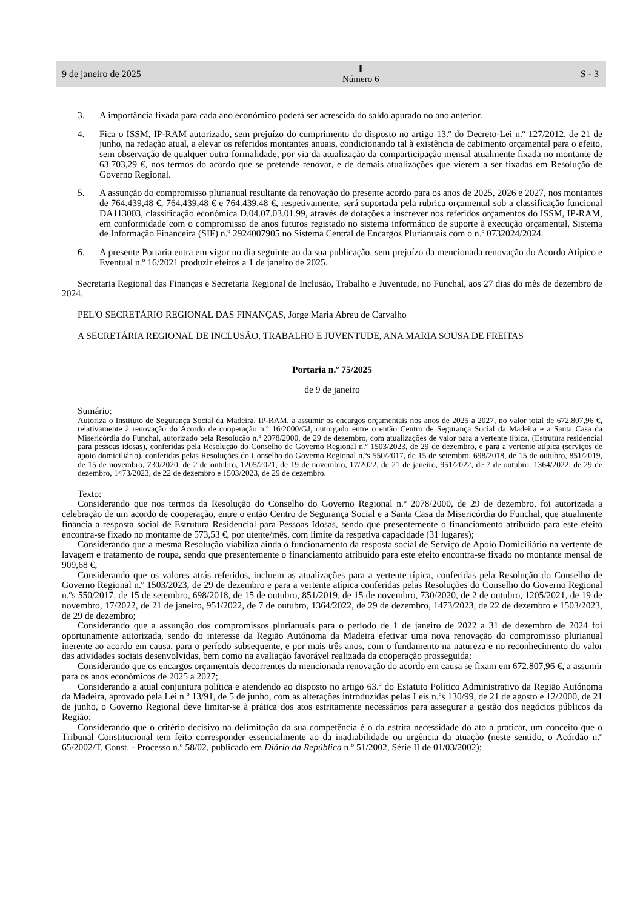9 de janeiro de 2025 Ⅱ
Número 6 S - 3
3. A importância fixada para cada ano económico poderá ser acrescida do saldo apurado no ano anterior.
4. Fica o ISSM, IP-RAM autorizado, sem prejuízo do cumprimento do disposto no artigo 13.º do Decreto-Lei n.º 127/2012, de 21 de junho, na redação atual, a elevar os referidos montantes anuais, condicionando tal à existência de cabimento orçamental para o efeito, sem observação de qualquer outra formalidade, por via da atualização da comparticipação mensal atualmente fixada no montante de 63.703,29 €, nos termos do acordo que se pretende renovar, e de demais atualizações que vierem a ser fixadas em Resolução de Governo Regional.
5. A assunção do compromisso plurianual resultante da renovação do presente acordo para os anos de 2025, 2026 e 2027, nos montantes de 764.439,48 €, 764.439,48 € e 764.439,48 €, respetivamente, será suportada pela rubrica orçamental sob a classificação funcional DA113003, classificação económica D.04.07.03.01.99, através de dotações a inscrever nos referidos orçamentos do ISSM, IP-RAM, em conformidade com o compromisso de anos futuros registado no sistema informático de suporte à execução orçamental, Sistema de Informação Financeira (SIF) n.º 2924007905 no Sistema Central de Encargos Plurianuais com o n.º 0732024/2024.
6. A presente Portaria entra em vigor no dia seguinte ao da sua publicação, sem prejuízo da mencionada renovação do Acordo Atípico e Eventual n.º 16/2021 produzir efeitos a 1 de janeiro de 2025.
Secretaria Regional das Finanças e Secretaria Regional de Inclusão, Trabalho e Juventude, no Funchal, aos 27 dias do mês de dezembro de 2024.
PEL'O SECRETÁRIO REGIONAL DAS FINANÇAS, Jorge Maria Abreu de Carvalho
A SECRETÁRIA REGIONAL DE INCLUSÃO, TRABALHO E JUVENTUDE, ANA MARIA SOUSA DE FREITAS
Portaria n.º 75/2025
de 9 de janeiro
Sumário:
Autoriza o Instituto de Segurança Social da Madeira, IP-RAM, a assumir os encargos orçamentais nos anos de 2025 a 2027, no valor total de 672.807,96 €, relativamente à renovação do Acordo de cooperação n.º 16/2000/GJ, outorgado entre o então Centro de Segurança Social da Madeira e a Santa Casa da Misericórdia do Funchal, autorizado pela Resolução n.º 2078/2000, de 29 de dezembro, com atualizações de valor para a vertente típica, (Estrutura residencial para pessoas idosas), conferidas pela Resolução do Conselho de Governo Regional n.º 1503/2023, de 29 de dezembro, e para a vertente atípica (serviços de apoio domiciliário), conferidas pelas Resoluções do Conselho do Governo Regional n.ºs 550/2017, de 15 de setembro, 698/2018, de 15 de outubro, 851/2019, de 15 de novembro, 730/2020, de 2 de outubro, 1205/2021, de 19 de novembro, 17/2022, de 21 de janeiro, 951/2022, de 7 de outubro, 1364/2022, de 29 de dezembro, 1473/2023, de 22 de dezembro e 1503/2023, de 29 de dezembro.
Texto:
Considerando que nos termos da Resolução do Conselho do Governo Regional n.º 2078/2000, de 29 de dezembro, foi autorizada a celebração de um acordo de cooperação, entre o então Centro de Segurança Social e a Santa Casa da Misericórdia do Funchal, que atualmente financia a resposta social de Estrutura Residencial para Pessoas Idosas, sendo que presentemente o financiamento atribuído para este efeito encontra-se fixado no montante de 573,53 €, por utente/mês, com limite da respetiva capacidade (31 lugares);
Considerando que a mesma Resolução viabiliza ainda o funcionamento da resposta social de Serviço de Apoio Domiciliário na vertente de lavagem e tratamento de roupa, sendo que presentemente o financiamento atribuído para este efeito encontra-se fixado no montante mensal de 909,68 €;
Considerando que os valores atrás referidos, incluem as atualizações para a vertente típica, conferidas pela Resolução do Conselho de Governo Regional n.º 1503/2023, de 29 de dezembro e para a vertente atípica conferidas pelas Resoluções do Conselho do Governo Regional n.ºs 550/2017, de 15 de setembro, 698/2018, de 15 de outubro, 851/2019, de 15 de novembro, 730/2020, de 2 de outubro, 1205/2021, de 19 de novembro, 17/2022, de 21 de janeiro, 951/2022, de 7 de outubro, 1364/2022, de 29 de dezembro, 1473/2023, de 22 de dezembro e 1503/2023, de 29 de dezembro;
Considerando que a assunção dos compromissos plurianuais para o período de 1 de janeiro de 2022 a 31 de dezembro de 2024 foi oportunamente autorizada, sendo do interesse da Região Autónoma da Madeira efetivar uma nova renovação do compromisso plurianual inerente ao acordo em causa, para o período subsequente, e por mais três anos, com o fundamento na natureza e no reconhecimento do valor das atividades sociais desenvolvidas, bem como na avaliação favorável realizada da cooperação prosseguida;
Considerando que os encargos orçamentais decorrentes da mencionada renovação do acordo em causa se fixam em 672.807,96 €, a assumir para os anos económicos de 2025 a 2027;
Considerando a atual conjuntura política e atendendo ao disposto no artigo 63.º do Estatuto Político Administrativo da Região Autónoma da Madeira, aprovado pela Lei n.º 13/91, de 5 de junho, com as alterações introduzidas pelas Leis n.ºs 130/99, de 21 de agosto e 12/2000, de 21 de junho, o Governo Regional deve limitar-se à prática dos atos estritamente necessários para assegurar a gestão dos negócios públicos da Região;
Considerando que o critério decisivo na delimitação da sua competência é o da estrita necessidade do ato a praticar, um conceito que o Tribunal Constitucional tem feito corresponder essencialmente ao da inadiabilidade ou urgência da atuação (neste sentido, o Acórdão n.º 65/2002/T. Const. - Processo n.º 58/02, publicado em Diário da República n.º 51/2002, Série II de 01/03/2002);